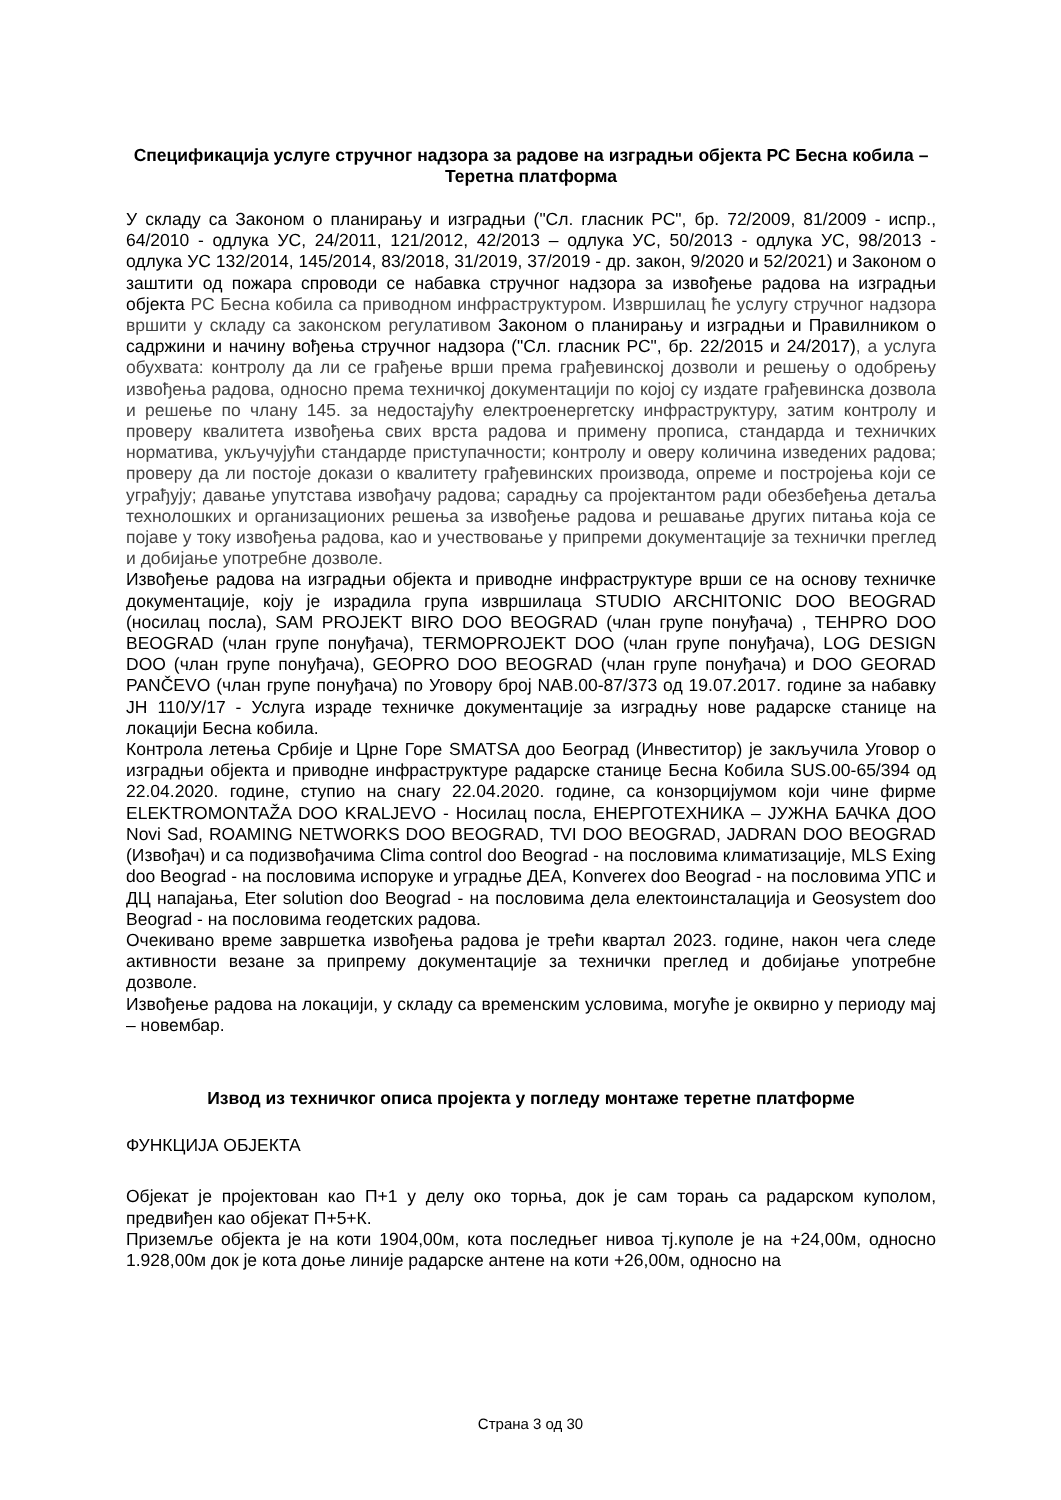Спецификација услуге стручног надзора за радове на изградњи објекта РС Бесна кобила – Теретна платформа
У складу са Законом о планирању и изградњи ("Сл. гласник РС", бр. 72/2009, 81/2009 - испр., 64/2010 - одлука УС, 24/2011, 121/2012, 42/2013 – одлука УС, 50/2013 - одлука УС, 98/2013 - одлука УС 132/2014, 145/2014, 83/2018, 31/2019, 37/2019 - др. закон, 9/2020 и 52/2021) и Законом о заштити од пожара спроводи се набавка стручног надзора за извођење радова на изградњи објекта РС Бесна кобила са приводном инфраструктуром. Извршилац ће услугу стручног надзора вршити у складу са законском регулативом Законом о планирању и изградњи и Правилником о садржини и начину вођења стручног надзора ("Сл. гласник РС", бр. 22/2015 и 24/2017), а услуга обухвата: контролу да ли се грађење врши према грађевинској дозволи и решењу о одобрењу извођења радова, односно према техничкој документацији по којој су издате грађевинска дозвола и решење по члану 145. за недостајућу електроенергетску инфраструктуру, затим контролу и проверу квалитета извођења свих врста радова и примену прописа, стандарда и техничких норматива, укључујући стандарде приступачности; контролу и оверу количина изведених радова; проверу да ли постоје докази о квалитету грађевинских производа, опреме и постројења који се уграђују; давање упутстава извођачу радова; сарадњу са пројектантом ради обезбеђења детаља технолошких и организационих решења за извођење радова и решавање других питања која се појаве у току извођења радова, као и учествовање у припреми документације за технички преглед и добијање употребне дозволе.
Извођење радова на изградњи објекта и приводне инфраструктуре врши се на основу техничке документације, коју је израдила група извршилаца STUDIO ARCHITONIC DOO BEOGRAD (носилац посла), SAM PROJEKT BIRO DOO BEOGRAD (члан групе понуђача) , TEHPRO DOO BEOGRAD (члан групе понуђача), TERMOPROJEKT DOO (члан групе понуђача), LOG DESIGN DOO (члан групе понуђача), GEOPRO DOO BEOGRAD (члан групе понуђача) и DOO GEORAD PANČEVO (члан групе понуђача) по Уговору број NAB.00-87/373 од 19.07.2017. године за набавку ЈН 110/У/17 - Услуга израде техничке документације за изградњу нове радарске станице на локацији Бесна кобила.
Контрола летења Србије и Црне Горе SMATSA доо Београд (Инвеститор) је закључила Уговор о изградњи објекта и приводне инфраструктуре радарске станице Бесна Кобила SUS.00-65/394 од 22.04.2020. године, ступио на снагу 22.04.2020. године, са конзорцијумом који чине фирме ELEKTROMONTAŽA DOO KRALJEVO - Носилац посла, ЕНЕРГОТЕХНИКА – ЈУЖНА БАЧКА ДОО Novi Sad, ROAMING NETWORKS DOO BEOGRAD, TVI DOO BEOGRAD, JADRAN DOO BEOGRAD (Извођач) и са подизвођачима Clima control doo Beograd - на пословима климатизације, MLS Exing doo Beograd - на пословима испоруке и уградње ДЕА, Konverex doo Beograd - на пословима УПС и ДЦ напајања, Eter solution doo Beograd - на пословима дела електоинсталација и Geosystem doo Beograd - на пословима геодетских радова.
Очекивано време завршетка извођења радова је трећи квартал 2023. године, након чега следе активности везане за припрему документације за технички преглед и добијање употребне дозволе.
Извођење радова на локацији, у складу са временским условима, могуће је оквирно у периоду мај – новембар.
Извод из техничког описа пројекта у погледу монтаже теретне платформе
ФУНКЦИЈА ОБЈЕКТА
Објекат је пројектован као П+1 у делу око торња, док је сам торањ са радарском куполом, предвиђен као објекат П+5+К.
Приземље објекта је на коти 1904,00м, кота последњег нивоа тј.куполе је на +24,00м, односно 1.928,00м док је кота доње линије радарске антене на коти +26,00м, односно на
Страна 3 од 30